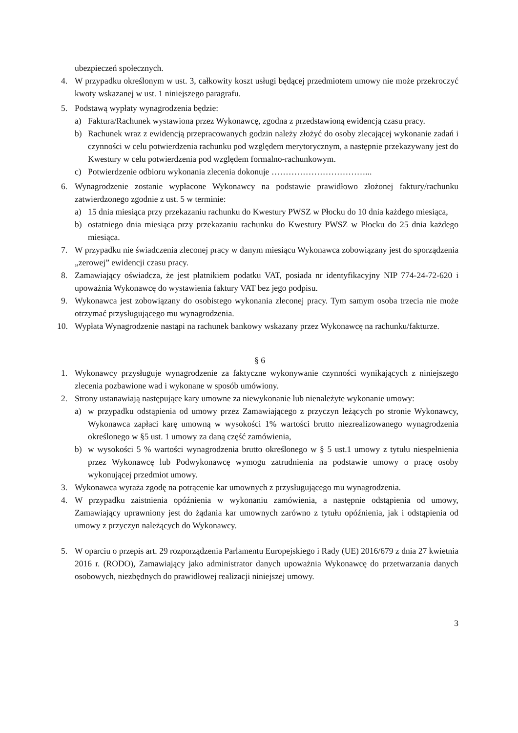ubezpieczeń społecznych.
4. W przypadku określonym w ust. 3, całkowity koszt usługi będącej przedmiotem umowy nie może przekroczyć kwoty wskazanej w ust. 1 niniejszego paragrafu.
5. Podstawą wypłaty wynagrodzenia będzie:
a) Faktura/Rachunek wystawiona przez Wykonawcę, zgodna z przedstawioną ewidencją czasu pracy.
b) Rachunek wraz z ewidencją przepracowanych godzin należy złożyć do osoby zlecającej wykonanie zadań i czynności w celu potwierdzenia rachunku pod względem merytorycznym, a następnie przekazywany jest do Kwestury w celu potwierdzenia pod względem formalno-rachunkowym.
c) Potwierdzenie odbioru wykonania zlecenia dokonuje ……………………………...
6. Wynagrodzenie zostanie wypłacone Wykonawcy na podstawie prawidłowo złożonej faktury/rachunku zatwierdzonego zgodnie z ust. 5 w terminie:
a) 15 dnia miesiąca przy przekazaniu rachunku do Kwestury PWSZ w Płocku do 10 dnia każdego miesiąca,
b) ostatniego dnia miesiąca przy przekazaniu rachunku do Kwestury PWSZ w Płocku do 25 dnia każdego miesiąca.
7. W przypadku nie świadczenia zleconej pracy w danym miesiącu Wykonawca zobowiązany jest do sporządzenia „zerowej” ewidencji czasu pracy.
8. Zamawiający oświadcza, że jest płatnikiem podatku VAT, posiada nr identyfikacyjny NIP 774-24-72-620 i upoważnia Wykonawcę do wystawienia faktury VAT bez jego podpisu.
9. Wykonawca jest zobowiązany do osobistego wykonania zleconej pracy. Tym samym osoba trzecia nie może otrzymać przysługującego mu wynagrodzenia.
10. Wypłata Wynagrodzenie nastąpi na rachunek bankowy wskazany przez Wykonawcę na rachunku/fakturze.
§ 6
1. Wykonawcy przysługuje wynagrodzenie za faktyczne wykonywanie czynności wynikających z niniejszego zlecenia pozbawione wad i wykonane w sposób umówiony.
2. Strony ustanawiają następujące kary umowne za niewykonanie lub nienależyte wykonanie umowy:
a) w przypadku odstąpienia od umowy przez Zamawiającego z przyczyn leżących po stronie Wykonawcy, Wykonawca zapłaci karę umowną w wysokości 1% wartości brutto niezrealizowanego wynagrodzenia określonego w §5 ust. 1 umowy za daną część zamówienia,
b) w wysokości 5 % wartości wynagrodzenia brutto określonego w § 5 ust.1 umowy z tytułu niespełnienia przez Wykonawcę lub Podwykonawcę wymogu zatrudnienia na podstawie umowy o pracę osoby wykonującej przedmiot umowy.
3. Wykonawca wyraża zgodę na potrącenie kar umownych z przysługującego mu wynagrodzenia.
4. W przypadku zaistnienia opóźnienia w wykonaniu zamówienia, a następnie odstąpienia od umowy, Zamawiający uprawniony jest do żądania kar umownych zarówno z tytułu opóźnienia, jak i odstąpienia od umowy z przyczyn należących do Wykonawcy.
5. W oparciu o przepis art. 29 rozporządzenia Parlamentu Europejskiego i Rady (UE) 2016/679 z dnia 27 kwietnia 2016 r. (RODO), Zamawiający jako administrator danych upoważnia Wykonawcę do przetwarzania danych osobowych, niezbędnych do prawidłowej realizacji niniejszej umowy.
3